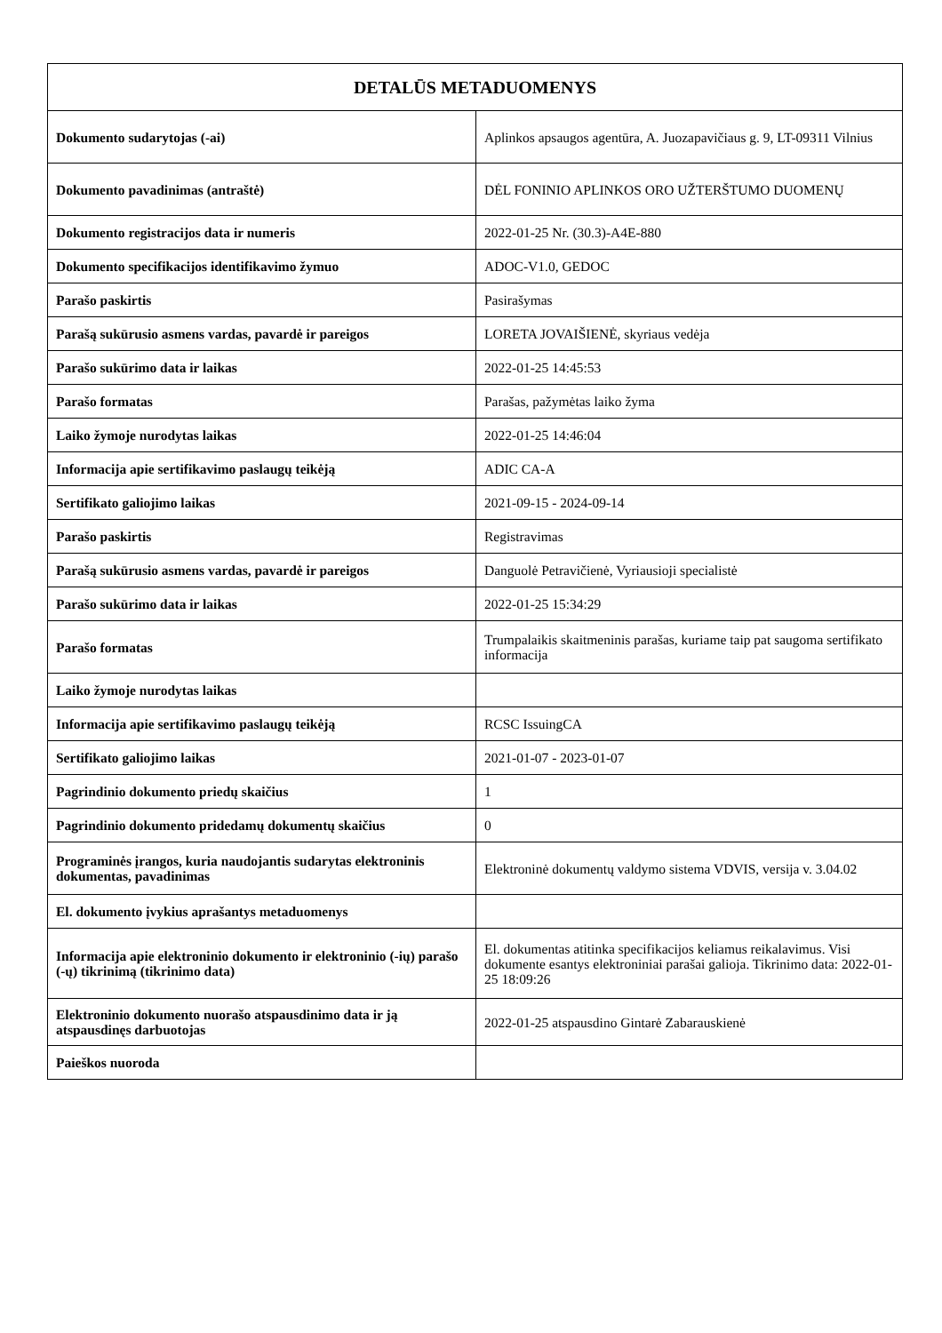| DETALŪS METADUOMENYS | |
| --- | --- |
| Dokumento sudarytojas (-ai) | Aplinkos apsaugos agentūra, A. Juozapavičiaus g. 9, LT-09311 Vilnius |
| Dokumento pavadinimas (antraštė) | DĖL FONINIO APLINKOS ORO UŽTERŠTUMO DUOMENŲ |
| Dokumento registracijos data ir numeris | 2022-01-25 Nr. (30.3)-A4E-880 |
| Dokumento specifikacijos identifikavimo žymuo | ADOC-V1.0, GEDOC |
| Parašo paskirtis | Pasirašymas |
| Parašą sukūrusio asmens vardas, pavardė ir pareigos | LORETA JOVAIŠIENĖ, skyriaus vedėja |
| Parašo sukūrimo data ir laikas | 2022-01-25 14:45:53 |
| Parašo formatas | Parašas, pažymėtas laiko žyma |
| Laiko žymoje nurodytas laikas | 2022-01-25 14:46:04 |
| Informacija apie sertifikavimo paslaugų teikėją | ADIC CA-A |
| Sertifikato galiojimo laikas | 2021-09-15 - 2024-09-14 |
| Parašo paskirtis | Registravimas |
| Parašą sukūrusio asmens vardas, pavardė ir pareigos | Danguolė Petravičienė, Vyriausioji specialistė |
| Parašo sukūrimo data ir laikas | 2022-01-25 15:34:29 |
| Parašo formatas | Trumpalaikis skaitmeninis parašas, kuriame taip pat saugoma sertifikato informacija |
| Laiko žymoje nurodytas laikas | |
| Informacija apie sertifikavimo paslaugų teikėją | RCSC IssuingCA |
| Sertifikato galiojimo laikas | 2021-01-07 - 2023-01-07 |
| Pagrindinio dokumento priedų skaičius | 1 |
| Pagrindinio dokumento pridedamų dokumentų skaičius | 0 |
| Programinės įrangos, kuria naudojantis sudarytas elektroninis dokumentas, pavadinimas | Elektroninė dokumentų valdymo sistema VDVIS, versija v. 3.04.02 |
| El. dokumento įvykius aprašantys metaduomenys | |
| Informacija apie elektroninio dokumento ir elektroninio (-ių) parašo (-ų) tikrinimą (tikrinimo data) | El. dokumentas atitinka specifikacijos keliamus reikalavimus. Visi dokumente esantys elektroniniai parašai galioja. Tikrinimo data: 2022-01-25 18:09:26 |
| Elektroninio dokumento nuorašo atspausdinimo data ir ją atspausdinęs darbuotojas | 2022-01-25 atspausdino Gintarė Zabarauskienė |
| Paieškos nuoroda | |